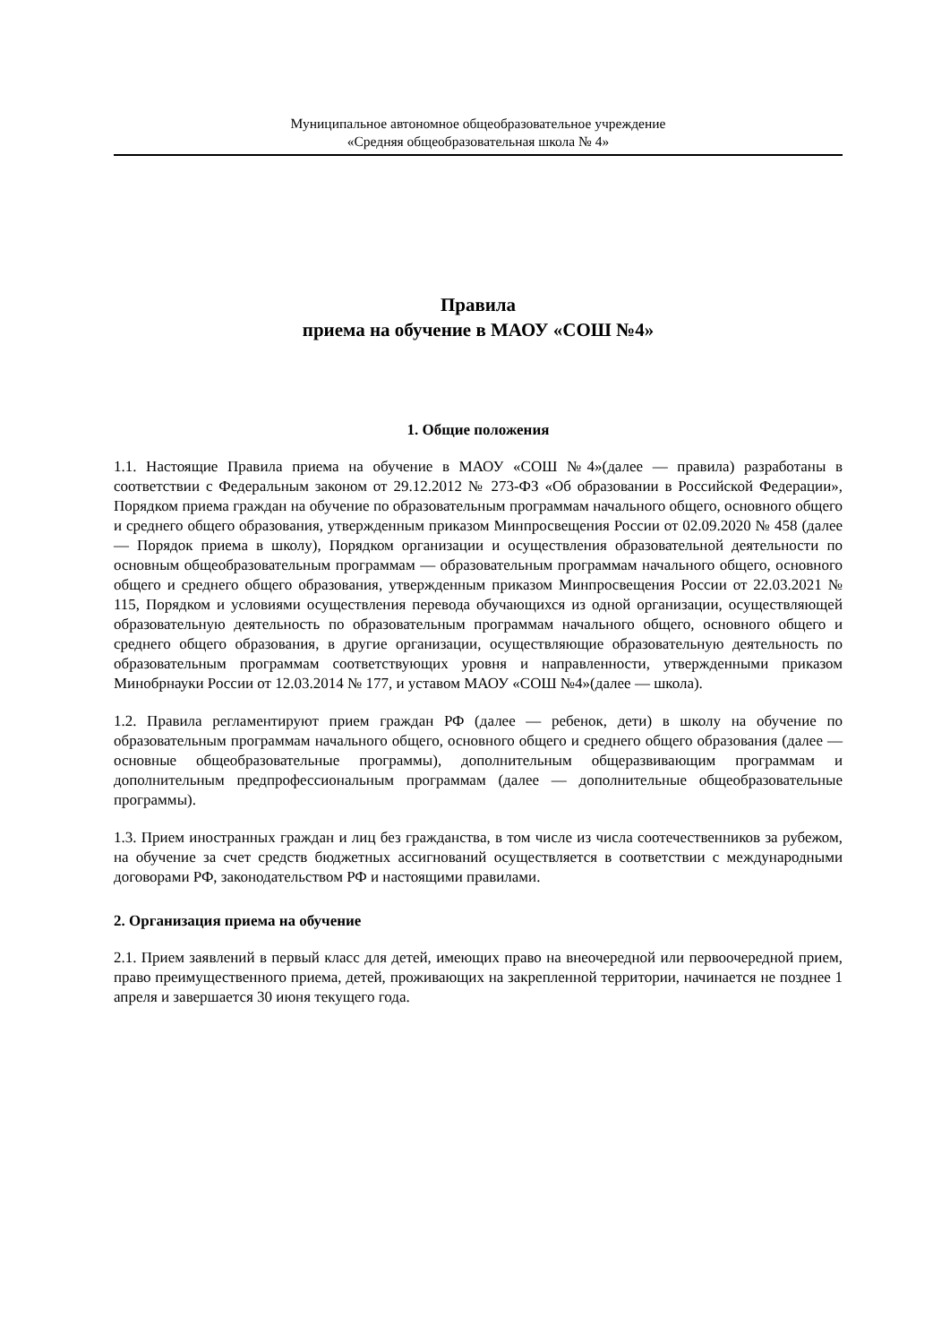Муниципальное автономное общеобразовательное учреждение
«Средняя общеобразовательная школа № 4»
Правила
приема на обучение в МАОУ «СОШ №4»
1. Общие положения
1.1. Настоящие Правила приема на обучение в МАОУ «СОШ №4»(далее — правила) разработаны в соответствии с Федеральным законом от 29.12.2012 № 273-ФЗ «Об образовании в Российской Федерации», Порядком приема граждан на обучение по образовательным программам начального общего, основного общего и среднего общего образования, утвержденным приказом Минпросвещения России от 02.09.2020 № 458 (далее — Порядок приема в школу), Порядком организации и осуществления образовательной деятельности по основным общеобразовательным программам — образовательным программам начального общего, основного общего и среднего общего образования, утвержденным приказом Минпросвещения России от 22.03.2021 № 115, Порядком и условиями осуществления перевода обучающихся из одной организации, осуществляющей образовательную деятельность по образовательным программам начального общего, основного общего и среднего общего образования, в другие организации, осуществляющие образовательную деятельность по образовательным программам соответствующих уровня и направленности, утвержденными приказом Минобрнауки России от 12.03.2014 № 177, и уставом МАОУ «СОШ №4»(далее — школа).
1.2. Правила регламентируют прием граждан РФ (далее — ребенок, дети) в школу на обучение по образовательным программам начального общего, основного общего и среднего общего образования (далее — основные общеобразовательные программы), дополнительным общеразвивающим программам и дополнительным предпрофессиональным программам (далее — дополнительные общеобразовательные программы).
1.3. Прием иностранных граждан и лиц без гражданства, в том числе из числа соотечественников за рубежом, на обучение за счет средств бюджетных ассигнований осуществляется в соответствии с международными договорами РФ, законодательством РФ и настоящими правилами.
2. Организация приема на обучение
2.1. Прием заявлений в первый класс для детей, имеющих право на внеочередной или первоочередной прием, право преимущественного приема, детей, проживающих на закрепленной территории, начинается не позднее 1 апреля и завершается 30 июня текущего года.